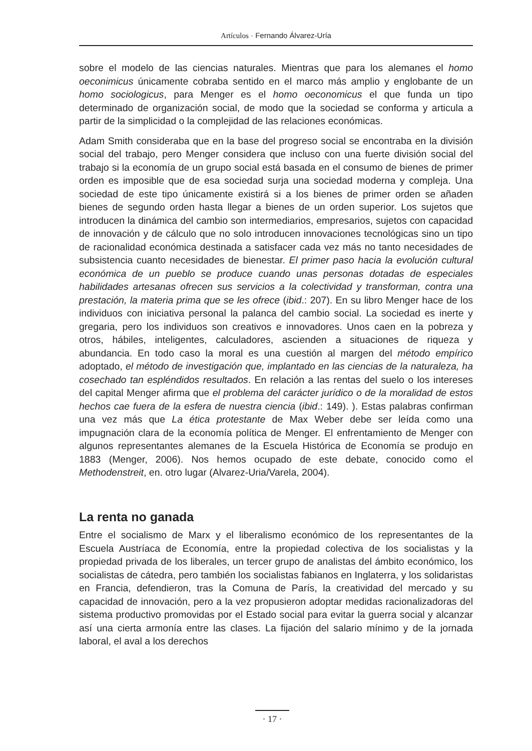Artículos · Fernando Álvarez-Uría
sobre el modelo de las ciencias naturales. Mientras que para los alemanes el homo oeconimicus únicamente cobraba sentido en el marco más amplio y englobante de un homo sociologicus, para Menger es el homo oeconomicus el que funda un tipo determinado de organización social, de modo que la sociedad se conforma y articula a partir de la simplicidad o la complejidad de las relaciones económicas.
Adam Smith consideraba que en la base del progreso social se encontraba en la división social del trabajo, pero Menger considera que incluso con una fuerte división social del trabajo si la economía de un grupo social está basada en el consumo de bienes de primer orden es imposible que de esa sociedad surja una sociedad moderna y compleja. Una sociedad de este tipo únicamente existirá si a los bienes de primer orden se añaden bienes de segundo orden hasta llegar a bienes de un orden superior. Los sujetos que introducen la dinámica del cambio son intermediarios, empresarios, sujetos con capacidad de innovación y de cálculo que no solo introducen innovaciones tecnológicas sino un tipo de racionalidad económica destinada a satisfacer cada vez más no tanto necesidades de subsistencia cuanto necesidades de bienestar. El primer paso hacia la evolución cultural económica de un pueblo se produce cuando unas personas dotadas de especiales habilidades artesanas ofrecen sus servicios a la colectividad y transforman, contra una prestación, la materia prima que se les ofrece (ibid.: 207). En su libro Menger hace de los individuos con iniciativa personal la palanca del cambio social. La sociedad es inerte y gregaria, pero los individuos son creativos e innovadores. Unos caen en la pobreza y otros, hábiles, inteligentes, calculadores, ascienden a situaciones de riqueza y abundancia. En todo caso la moral es una cuestión al margen del método empírico adoptado, el método de investigación que, implantado en las ciencias de la naturaleza, ha cosechado tan espléndidos resultados. En relación a las rentas del suelo o los intereses del capital Menger afirma que el problema del carácter jurídico o de la moralidad de estos hechos cae fuera de la esfera de nuestra ciencia (ibid.: 149). ). Estas palabras confirman una vez más que La ética protestante de Max Weber debe ser leída como una impugnación clara de la economía política de Menger. El enfrentamiento de Menger con algunos representantes alemanes de la Escuela Histórica de Economía se produjo en 1883 (Menger, 2006). Nos hemos ocupado de este debate, conocido como el Methodenstreit, en. otro lugar (Alvarez-Uria/Varela, 2004).
La renta no ganada
Entre el socialismo de Marx y el liberalismo económico de los representantes de la Escuela Austríaca de Economía, entre la propiedad colectiva de los socialistas y la propiedad privada de los liberales, un tercer grupo de analistas del ámbito económico, los socialistas de cátedra, pero también los socialistas fabianos en Inglaterra, y los solidaristas en Francia, defendieron, tras la Comuna de París, la creatividad del mercado y su capacidad de innovación, pero a la vez propusieron adoptar medidas racionalizadoras del sistema productivo promovidas por el Estado social para evitar la guerra social y alcanzar así una cierta armonía entre las clases. La fijación del salario mínimo y de la jornada laboral, el aval a los derechos
· 17 ·